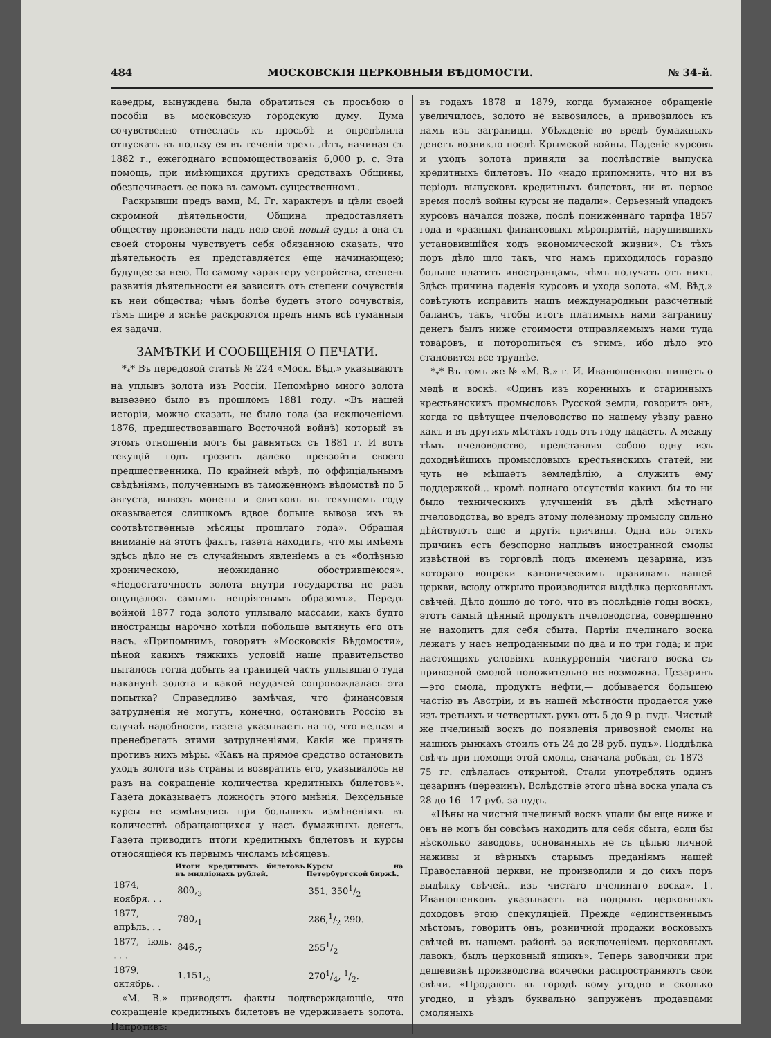484 МОСКОВСКІЯ ЦЕРКОВНЫЯ ВѢДОМОСТИ. № 34-й.
каѳедры, вынуждена была обратиться съ просьбою о пособіи въ московскую городскую думу. Дума сочувственно отнеслась къ просьбѣ и опредѣлила отпускать въ пользу ея въ теченіи трехъ лѣтъ, начиная съ 1882 г., ежегоднаго вспомоществованія 6,000 р. с. Эта помощь, при имѣющихся другихъ средствахъ Общины, обезпечиваетъ ее пока въ самомъ существенномъ.
Раскрывши предъ вами, М. Гг. характеръ и цѣли своей скромной дѣятельности, Община предоставляетъ обществу произнести надъ нею свой новый судъ; а она съ своей стороны чувствуетъ себя обязанною сказать, что дѣятельность ея представляется еще начинающею; будущее за нею. По самому характеру устройства, степень развитія дѣятельности ея зависитъ отъ степени сочувствія къ ней общества; чѣмъ болѣе будетъ этого сочувствія, тѣмъ шире и яснѣе раскроются предъ нимъ всѣ гуманныя ея задачи.
ЗАМѢТКИ И СООБЩЕНІЯ О ПЕЧАТИ.
*<sub>*</sub>* Въ передовой статьѣ № 224 «Моск. Вѣд.» указываютъ на уплывъ золота изъ Россіи. Непомѣрно много золота вывезено было въ прошломъ 1881 году. «Въ нашей исторіи, можно сказать, не было года (за исключеніемъ 1876, предшествовавшаго Восточной войнѣ) который въ этомъ отношеніи могъ бы равняться съ 1881 г. И вотъ текущій годъ грозитъ далеко превзойти своего предшественника. По крайней мѣрѣ, по оффиціальнымъ свѣдѣніямъ, полученнымъ въ таможенномъ вѣдомствѣ по 5 августа, вывозъ монеты и слитковъ въ текущемъ году оказывается слишкомъ вдвое больше вывоза ихъ въ соотвѣтственные мѣсяцы прошлаго года». Обращая вниманіе на этотъ фактъ, газета находитъ, что мы имѣемъ здѣсь дѣло не съ случайнымъ явленіемъ а съ «болѣзнью хроническою, неожиданно обострившеюся». «Недостаточность золота внутри государства не разъ ощущалось самымъ непріятнымъ образомъ». Передъ войной 1877 года золото уплывало массами, какъ будто иностранцы нарочно хотѣли побольше вытянуть его отъ насъ. «Припомнимъ, говорятъ «Московскія Вѣдомости», цѣной какихъ тяжкихъ условій наше правительство пыталось тогда добыть за границей часть уплывшаго туда наканунѣ золота и какой неудачей сопровождалась эта попытка? Справедливо замѣчая, что финансовыя затрудненія не могутъ, конечно, остановить Россію въ случаѣ надобности, газета указываетъ на то, что нельзя и пренебрегать этими затрудненіями. Какія же принять противъ нихъ мѣры. «Какъ на прямое средство остановить уходъ золота изъ страны и возвратить его, указывалось не разъ на сокращеніе количества кредитныхъ билетовъ». Газета доказываетъ ложность этого мнѣнія. Вексельные курсы не измѣнялись при большихъ измѣненіяхъ въ количествѣ обращающихся у насъ бумажныхъ денегъ. Газета приводитъ итоги кредитныхъ билетовъ и курсы относящіеся къ первымъ числамъ мѣсяцевъ.
| | Итоги кредитныхъ билетовъ въ милліонахъ рублей. | Курсы на Петербургской биржѣ. |
| --- | --- | --- |
| 1874, ноября. . . | 800,<sub>3</sub> | 351, 3501/2 |
| 1877, апрѣль. . . | 780,<sub>1</sub> | 286,1/2 290. |
| 1877, іюль. . . . | 846,<sub>7</sub> | 2551/2 |
| 1879, октябрь. . | 1.151,<sub>5</sub> | 2701/4, 1/2. |
«М. В.» приводятъ факты подтверждающіе, что сокращеніе кредитныхъ билетовъ не удерживаетъ золота. Напротивъ:
въ годахъ 1878 и 1879, когда бумажное обращеніе увеличилось, золото не вывозилось, а привозилось къ намъ изъ заграницы. Убѣжденіе во вредѣ бумажныхъ денегъ возникло послѣ Крымской войны. Паденіе курсовъ и уходъ золота приняли за послѣдствіе выпуска кредитныхъ билетовъ. Но «надо припомнить, что ни въ періодъ выпусковъ кредитныхъ билетовъ, ни въ первое время послѣ войны курсы не падали». Серьезный упадокъ курсовъ начался позже, послѣ пониженнаго тарифа 1857 года и «разныхъ финансовыхъ мѣропріятій, нарушившихъ установившійся ходъ экономической жизни». Съ тѣхъ поръ дѣло шло такъ, что намъ приходилось гораздо больше платить иностранцамъ, чѣмъ получать отъ нихъ. Здѣсь причина паденія курсовъ и ухода золота. «М. Вѣд.» совѣтуютъ исправить нашъ международный разсчетный балансъ, такъ, чтобы итогъ платимыхъ нами заграницу денегъ былъ ниже стоимости отправляемыхъ нами туда товаровъ, и поторопиться съ этимъ, ибо дѣло это становится все труднѣе.
*<sub>*</sub>* Въ томъ же № «М. В.» г. И. Иванюшенковъ пишетъ о медѣ и воскѣ. «Одинъ изъ коренныхъ и старинныхъ крестьянскихъ промысловъ Русской земли, говоритъ онъ, когда то цвѣтущее пчеловодство по нашему уѣзду равно какъ и въ другихъ мѣстахъ годъ отъ году падаетъ. А между тѣмъ пчеловодство, представляя собою одну изъ доходнѣйшихъ промысловыхъ крестьянскихъ статей, ни чуть не мѣшаетъ земледѣлію, а служитъ ему поддержкой... кромѣ полнаго отсутствія какихъ бы то ни было техническихъ улучшеній въ дѣлѣ мѣстнаго пчеловодства, во вредъ этому полезному промыслу сильно дѣйствуютъ еще и другія причины. Одна изъ этихъ причинъ есть безспорно наплывъ иностранной смолы извѣстной въ торговлѣ подъ именемъ цезарина, изъ котораго вопреки каноническимъ правиламъ нашей церкви, всюду открыто производится выдѣлка церковныхъ свѣчей. Дѣло дошло до того, что въ послѣдніе годы воскъ, этотъ самый цѣнный продуктъ пчеловодства, совершенно не находитъ для себя сбыта. Партіи пчелинаго воска лежатъ у насъ непроданными по два и по три года; и при настоящихъ условіяхъ конкурренція чистаго воска съ привозной смолой положительно не возможна. Цезаринъ—это смола, продуктъ нефти,— добывается большею частію въ Австріи, и въ нашей мѣстности продается уже изъ третьихъ и четвертыхъ рукъ отъ 5 до 9 р. пудъ. Чистый же пчелиный воскъ до появленія привозной смолы на нашихъ рынкахъ стоилъ отъ 24 до 28 руб. пудъ». Поддѣлка свѣчъ при помощи этой смолы, сначала робкая, съ 1873—75 гг. сдѣлалась открытой. Стали употреблять одинъ цезаринъ (церезинъ). Вслѣдствіе этого цѣна воска упала съ 28 до 16—17 руб. за пудъ.
«Цѣны на чистый пчелиный воскъ упали бы еще ниже и онъ не могъ бы совсѣмъ находить для себя сбыта, если бы нѣсколько заводовъ, основанныхъ не съ цѣлью личной наживы и вѣрныхъ старымъ преданіямъ нашей Православной церкви, не производили и до сихъ поръ выдѣлку свѣчей.. изъ чистаго пчелинаго воска». Г. Иванюшенковъ указываетъ на подрывъ церковныхъ доходовъ этою спекуляціей. Прежде «единственнымъ мѣстомъ, говоритъ онъ, розничной продажи восковыхъ свѣчей въ нашемъ районѣ за исключеніемъ церковныхъ лавокъ, былъ церковный ящикъ». Теперь заводчики при дешевизнѣ производства всячески распространяютъ свои свѣчи. «Продаютъ въ городѣ кому угодно и сколько угодно, и уѣздъ буквально запруженъ продавцами смоляныхъ